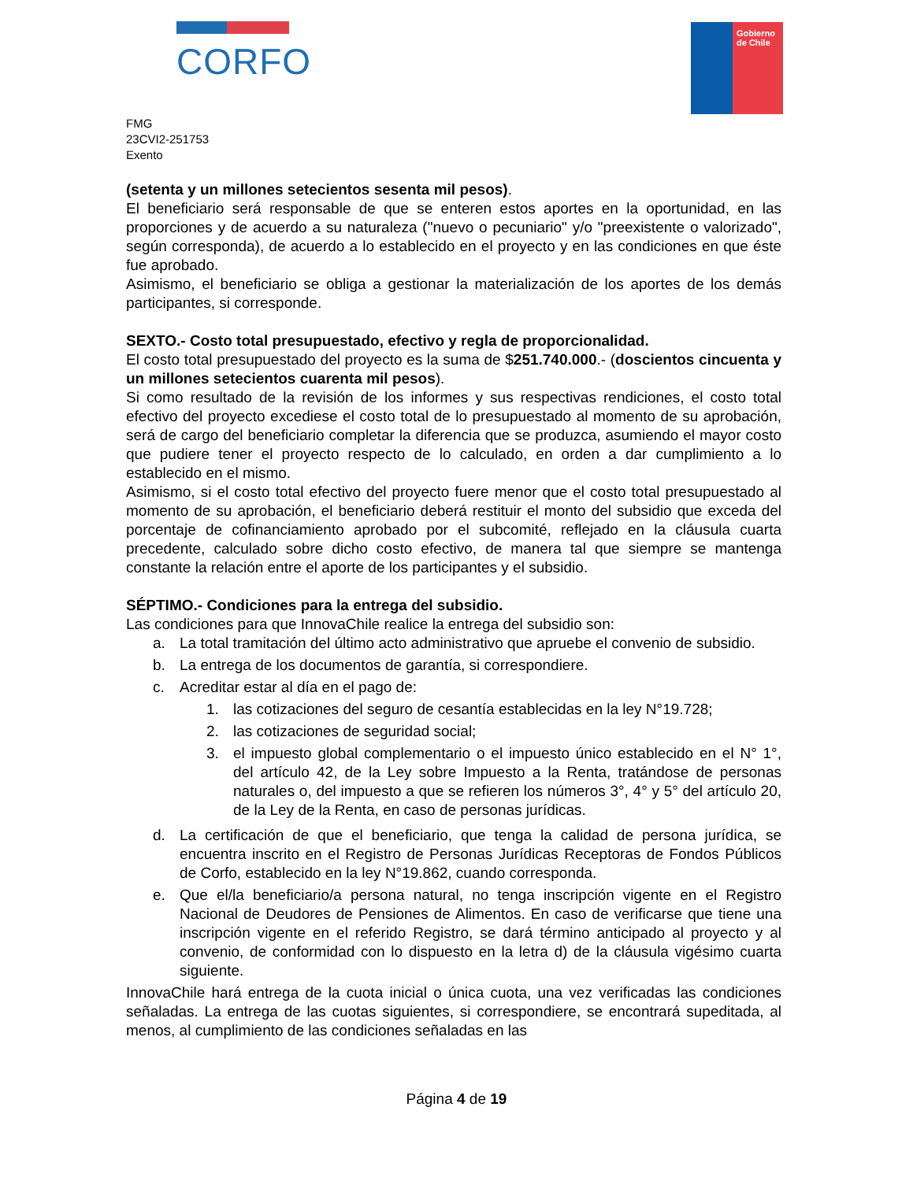CORFO
Gobierno
de Chile
FMG
23CVI2-251753
Exento
(setenta y un millones setecientos sesenta mil pesos).
El beneficiario será responsable de que se enteren estos aportes en la oportunidad, en las proporciones y de acuerdo a su naturaleza ("nuevo o pecuniario" y/o "preexistente o valorizado", según corresponda), de acuerdo a lo establecido en el proyecto y en las condiciones en que éste fue aprobado.
Asimismo, el beneficiario se obliga a gestionar la materialización de los aportes de los demás participantes, si corresponde.
SEXTO.- Costo total presupuestado, efectivo y regla de proporcionalidad.
El costo total presupuestado del proyecto es la suma de $251.740.000.- (doscientos cincuenta y un millones setecientos cuarenta mil pesos).
Si como resultado de la revisión de los informes y sus respectivas rendiciones, el costo total efectivo del proyecto excediese el costo total de lo presupuestado al momento de su aprobación, será de cargo del beneficiario completar la diferencia que se produzca, asumiendo el mayor costo que pudiere tener el proyecto respecto de lo calculado, en orden a dar cumplimiento a lo establecido en el mismo.
Asimismo, si el costo total efectivo del proyecto fuere menor que el costo total presupuestado al momento de su aprobación, el beneficiario deberá restituir el monto del subsidio que exceda del porcentaje de cofinanciamiento aprobado por el subcomité, reflejado en la cláusula cuarta precedente, calculado sobre dicho costo efectivo, de manera tal que siempre se mantenga constante la relación entre el aporte de los participantes y el subsidio.
SÉPTIMO.- Condiciones para la entrega del subsidio.
Las condiciones para que InnovaChile realice la entrega del subsidio son:
a. La total tramitación del último acto administrativo que apruebe el convenio de subsidio.
b. La entrega de los documentos de garantía, si correspondiere.
c. Acreditar estar al día en el pago de:
1. las cotizaciones del seguro de cesantía establecidas en la ley N°19.728;
2. las cotizaciones de seguridad social;
3. el impuesto global complementario o el impuesto único establecido en el N° 1°, del artículo 42, de la Ley sobre Impuesto a la Renta, tratándose de personas naturales o, del impuesto a que se refieren los números 3°, 4° y 5° del artículo 20, de la Ley de la Renta, en caso de personas jurídicas.
d. La certificación de que el beneficiario, que tenga la calidad de persona jurídica, se encuentra inscrito en el Registro de Personas Jurídicas Receptoras de Fondos Públicos de Corfo, establecido en la ley N°19.862, cuando corresponda.
e. Que el/la beneficiario/a persona natural, no tenga inscripción vigente en el Registro Nacional de Deudores de Pensiones de Alimentos. En caso de verificarse que tiene una inscripción vigente en el referido Registro, se dará término anticipado al proyecto y al convenio, de conformidad con lo dispuesto en la letra d) de la cláusula vigésimo cuarta siguiente.
InnovaChile hará entrega de la cuota inicial o única cuota, una vez verificadas las condiciones señaladas. La entrega de las cuotas siguientes, si correspondiere, se encontrará supeditada, al menos, al cumplimiento de las condiciones señaladas en las
Página 4 de 19